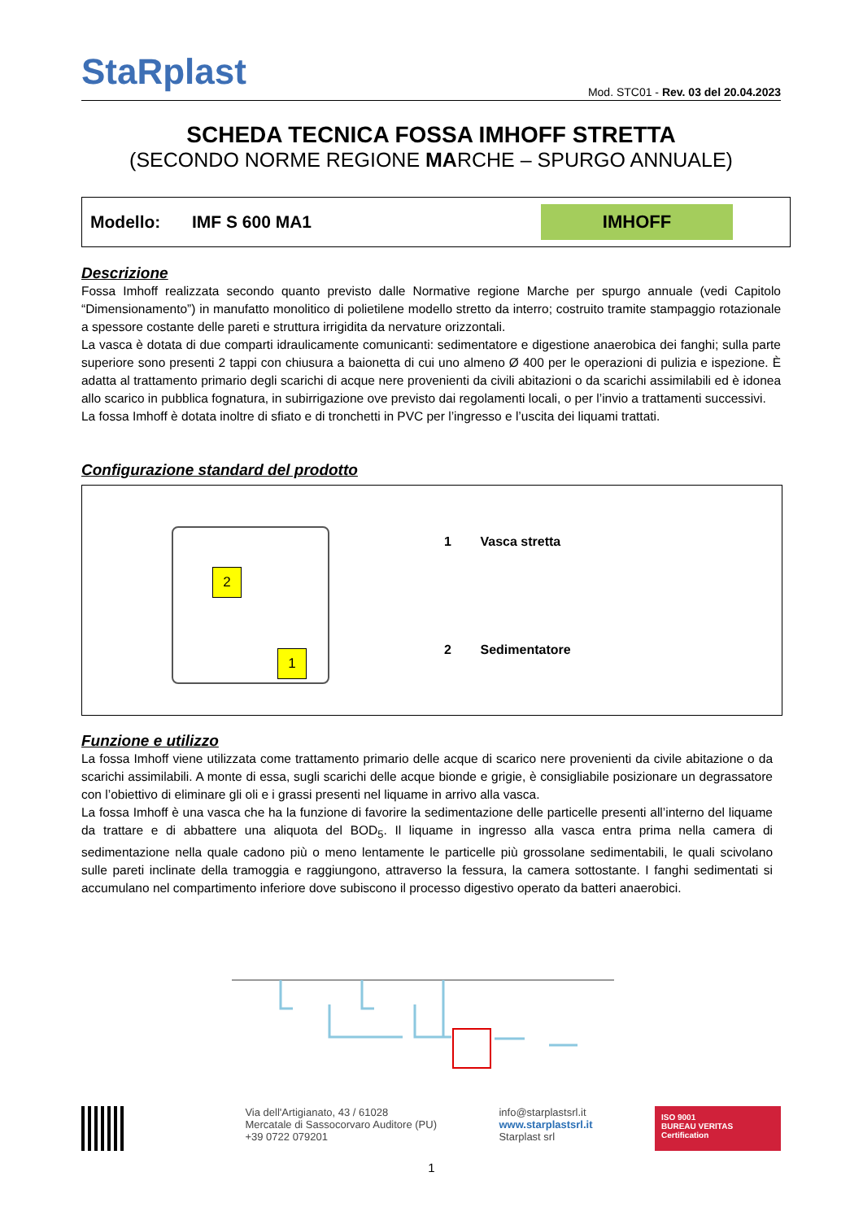StaRplast
Mod. STC01 - Rev. 03 del 20.04.2023
SCHEDA TECNICA FOSSA IMHOFF STRETTA
(SECONDO NORME REGIONE MARCHE – SPURGO ANNUALE)
Modello: IMF S 600 MA1
IMHOFF
Descrizione
Fossa Imhoff realizzata secondo quanto previsto dalle Normative regione Marche per spurgo annuale (vedi Capitolo “Dimensionamento”) in manufatto monolitico di polietilene modello stretto da interro; costruito tramite stampaggio rotazionale a spessore costante delle pareti e struttura irrigidita da nervature orizzontali.
La vasca è dotata di due comparti idraulicamente comunicanti: sedimentatore e digestione anaerobica dei fanghi; sulla parte superiore sono presenti 2 tappi con chiusura a baionetta di cui uno almeno Ø 400 per le operazioni di pulizia e ispezione. È adatta al trattamento primario degli scarichi di acque nere provenienti da civili abitazioni o da scarichi assimilabili ed è idonea allo scarico in pubblica fognatura, in subirrigazione ove previsto dai regolamenti locali, o per l’invio a trattamenti successivi.
La fossa Imhoff è dotata inoltre di sfiato e di tronchetti in PVC per l’ingresso e l’uscita dei liquami trattati.
Configurazione standard del prodotto
2
1
1 Vasca stretta
2 Sedimentatore
Funzione e utilizzo
La fossa Imhoff viene utilizzata come trattamento primario delle acque di scarico nere provenienti da civile abitazione o da scarichi assimilabili. A monte di essa, sugli scarichi delle acque bionde e grigie, è consigliabile posizionare un degrassatore con l’obiettivo di eliminare gli oli e i grassi presenti nel liquame in arrivo alla vasca.
La fossa Imhoff è una vasca che ha la funzione di favorire la sedimentazione delle particelle presenti all’interno del liquame da trattare e di abbattere una aliquota del BOD<sub>5</sub>. Il liquame in ingresso alla vasca entra prima nella camera di sedimentazione nella quale cadono più o meno lentamente le particelle più grossolane sedimentabili, le quali scivolano sulle pareti inclinate della tramoggia e raggiungono, attraverso la fessura, la camera sottostante. I fanghi sedimentati si accumulano nel compartimento inferiore dove subiscono il processo digestivo operato da batteri anaerobici.
Via dell'Artigianato, 43 / 61028
Mercatale di Sassocorvaro Auditore (PU)
+39 0722 079201
info@starplastsrl.it
www.starplastsrl.it
Starplast srl
ISO 9001
BUREAU VERITAS
Certification
1